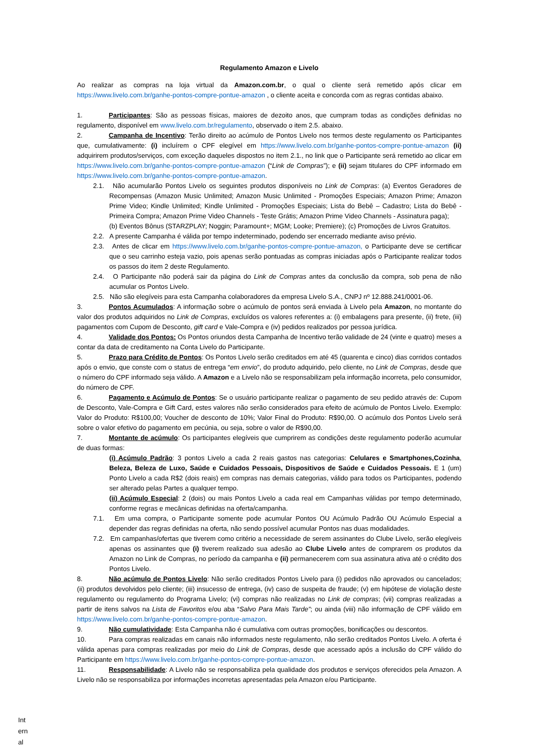Regulamento Amazon e Livelo
Ao realizar as compras na loja virtual da Amazon.com.br, o qual o cliente será remetido após clicar em https://www.livelo.com.br/ganhe-pontos-compre-pontue-amazon , o cliente aceita e concorda com as regras contidas abaixo.
1. Participantes: São as pessoas físicas, maiores de dezoito anos, que cumpram todas as condições definidas no regulamento, disponível em www.livelo.com.br/regulamento, observado o item 2.5. abaixo.
2. Campanha de Incentivo: Terão direito ao acúmulo de Pontos Livelo nos termos deste regulamento os Participantes que, cumulativamente: (i) incluírem o CPF elegível em https://www.livelo.com.br/ganhe-pontos-compre-pontue-amazon (ii) adquirirem produtos/serviços, com exceção daqueles dispostos no item 2.1., no link que o Participante será remetido ao clicar em https://www.livelo.com.br/ganhe-pontos-compre-pontue-amazon (“Link de Compras”); e (ii) sejam titulares do CPF informado em https://www.livelo.com.br/ganhe-pontos-compre-pontue-amazon.
2.1. Não acumularão Pontos Livelo os seguintes produtos disponíveis no Link de Compras: (a) Eventos Geradores de Recompensas (Amazon Music Unlimited; Amazon Music Unlimited - Promoções Especiais; Amazon Prime; Amazon Prime Video; Kindle Unlimited; Kindle Unlimited - Promoções Especiais; Lista do Bebê – Cadastro; Lista do Bebê - Primeira Compra; Amazon Prime Video Channels - Teste Grátis; Amazon Prime Video Channels - Assinatura paga);
(b) Eventos Bônus (STARZPLAY; Noggin; Paramount+; MGM; Looke; Premiere); (c) Promoções de Livros Gratuitos.
2.2. A presente Campanha é válida por tempo indeterminado, podendo ser encerrado mediante aviso prévio.
2.3. Antes de clicar em https://www.livelo.com.br/ganhe-pontos-compre-pontue-amazon, o Participante deve se certificar que o seu carrinho esteja vazio, pois apenas serão pontuadas as compras iniciadas após o Participante realizar todos os passos do item 2 deste Regulamento.
2.4. O Participante não poderá sair da página do Link de Compras antes da conclusão da compra, sob pena de não acumular os Pontos Livelo.
2.5. Não são elegíveis para esta Campanha colaboradores da empresa Livelo S.A., CNPJ nº 12.888.241/0001-06.
3. Pontos Acumulados: A informação sobre o acúmulo de pontos será enviada à Livelo pela Amazon, no montante do valor dos produtos adquiridos no Link de Compras, excluídos os valores referentes a: (i) embalagens para presente, (ii) frete, (iii) pagamentos com Cupom de Desconto, gift card e Vale-Compra e (iv) pedidos realizados por pessoa jurídica.
4. Validade dos Pontos: Os Pontos oriundos desta Campanha de Incentivo terão validade de 24 (vinte e quatro) meses a contar da data de creditamento na Conta Livelo do Participante.
5. Prazo para Crédito de Pontos: Os Pontos Livelo serão creditados em até 45 (quarenta e cinco) dias corridos contados após o envio, que conste com o status de entrega “em envio”, do produto adquirido, pelo cliente, no Link de Compras, desde que o número do CPF informado seja válido. A Amazon e a Livelo não se responsabilizam pela informação incorreta, pelo consumidor, do número de CPF.
6. Pagamento e Acúmulo de Pontos: Se o usuário participante realizar o pagamento de seu pedido através de: Cupom de Desconto, Vale-Compra e Gift Card, estes valores não serão considerados para efeito de acúmulo de Pontos Livelo. Exemplo: Valor do Produto: R$100,00; Voucher de desconto de 10%; Valor Final do Produto: R$90,00. O acúmulo dos Pontos Livelo será sobre o valor efetivo do pagamento em pecúnia, ou seja, sobre o valor de R$90,00.
7. Montante de acúmulo: Os participantes elegíveis que cumprirem as condições deste regulamento poderão acumular de duas formas:
(i) Acúmulo Padrão: 3 pontos Livelo a cada 2 reais gastos nas categorias: Celulares e Smartphones,Cozinha, Beleza, Beleza de Luxo, Saúde e Cuidados Pessoais, Dispositivos de Saúde e Cuidados Pessoais. E 1 (um) Ponto Livelo a cada R$2 (dois reais) em compras nas demais categorias, válido para todos os Participantes, podendo ser alterado pelas Partes a qualquer tempo.
(ii) Acúmulo Especial: 2 (dois) ou mais Pontos Livelo a cada real em Campanhas válidas por tempo determinado, conforme regras e mecânicas definidas na oferta/campanha.
7.1. Em uma compra, o Participante somente pode acumular Pontos OU Acúmulo Padrão OU Acúmulo Especial a depender das regras definidas na oferta, não sendo possível acumular Pontos nas duas modalidades.
7.2. Em campanhas/ofertas que tiverem como critério a necessidade de serem assinantes do Clube Livelo, serão elegíveis apenas os assinantes que (i) tiverem realizado sua adesão ao Clube Livelo antes de comprarem os produtos da Amazon no Link de Compras, no período da campanha e (ii) permanecerem com sua assinatura ativa até o crédito dos Pontos Livelo.
8. Não acúmulo de Pontos Livelo: Não serão creditados Pontos Livelo para (i) pedidos não aprovados ou cancelados; (ii) produtos devolvidos pelo cliente; (iii) insucesso de entrega, (iv) caso de suspeita de fraude; (v) em hipótese de violação deste regulamento ou regulamento do Programa Livelo; (vi) compras não realizadas no Link de compras; (vii) compras realizadas a partir de itens salvos na Lista de Favoritos e/ou aba “Salvo Para Mais Tarde”; ou ainda (viii) não informação de CPF válido em https://www.livelo.com.br/ganhe-pontos-compre-pontue-amazon.
9. Não cumulatividade: Esta Campanha não é cumulativa com outras promoções, bonificações ou descontos.
10. Para compras realizadas em canais não informados neste regulamento, não serão creditados Pontos Livelo. A oferta é válida apenas para compras realizadas por meio do Link de Compras, desde que acessado após a inclusão do CPF válido do Participante em https://www.livelo.com.br/ganhe-pontos-compre-pontue-amazon.
11. Responsabilidade: A Livelo não se responsabiliza pela qualidade dos produtos e serviços oferecidos pela Amazon. A Livelo não se responsabiliza por informações incorretas apresentadas pela Amazon e/ou Participante.
Int ern al